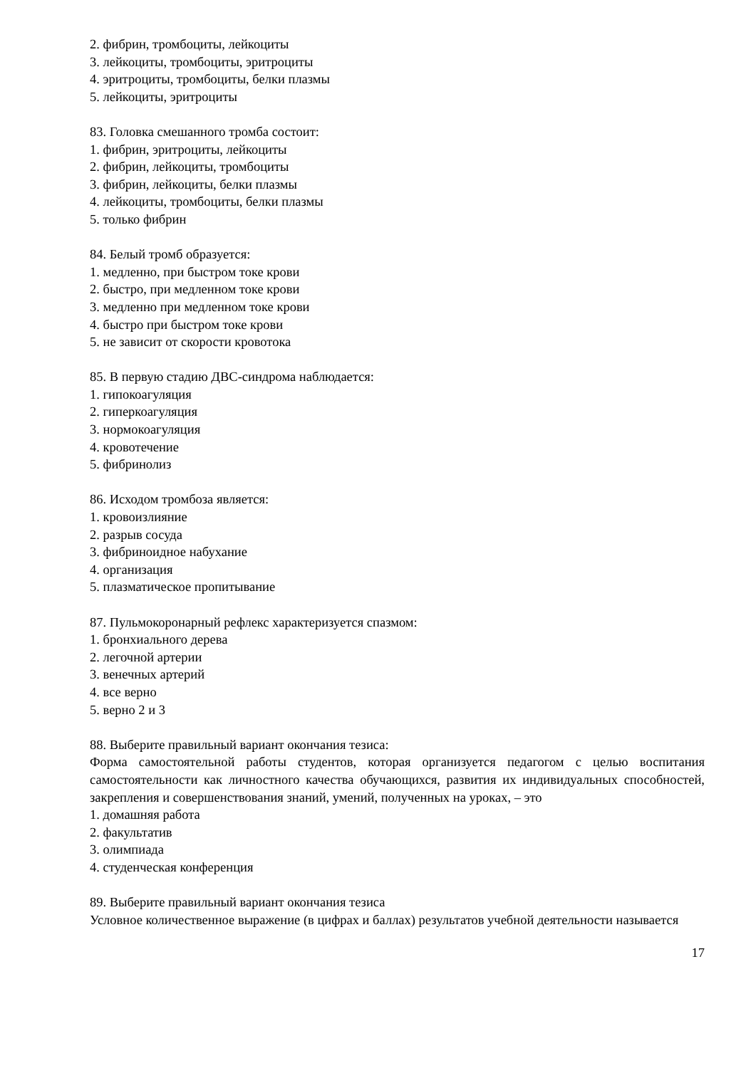2. фибрин, тромбоциты, лейкоциты
3. лейкоциты, тромбоциты, эритроциты
4. эритроциты, тромбоциты, белки плазмы
5. лейкоциты, эритроциты
83. Головка смешанного тромба состоит:
1. фибрин, эритроциты, лейкоциты
2. фибрин, лейкоциты, тромбоциты
3. фибрин, лейкоциты, белки плазмы
4. лейкоциты, тромбоциты, белки плазмы
5. только фибрин
84. Белый тромб образуется:
1. медленно, при быстром ток­е крови
2. быстро, при медленном токе крови
3. медленно при медленном токе крови
4. быстро при быстром токе крови
5. не зависит от скорости кровотока
85. В первую стадию ДВС-синдрома наблюдается:
1. гипокоагуляция
2. гиперкоагуляция
3. нормокоагуляция
4. кровотечение
5. фибринолиз
86. Исходом тромбоза является:
1. кровоизлияние
2. разрыв сосуда
3. фибриноидное набухание
4. организация
5. плазматическое пропитывание
87. Пульмокоронарный рефлекс характеризуется спазмом:
1. бронхиального дерева
2. легочной артерии
3. венечных артерий
4. все верно
5. верно 2 и 3
88. Выберите правильный вариант окончания тезиса:
Форма самостоятельной работы студентов, которая организуется педагогом с целью воспитания самостоятельности как личностного качества обучающихся, развития их индивидуальных способностей, закрепления и совершенствования знаний, умений, полученных на уроках, – это
1. домашняя работа
2. факультатив
3. олимпиада
4. студенческая конференция
89. Выберите правильный вариант окончания тезиса
Условное количественное выражение (в цифрах и баллах) результатов учебной деятельности называется
17